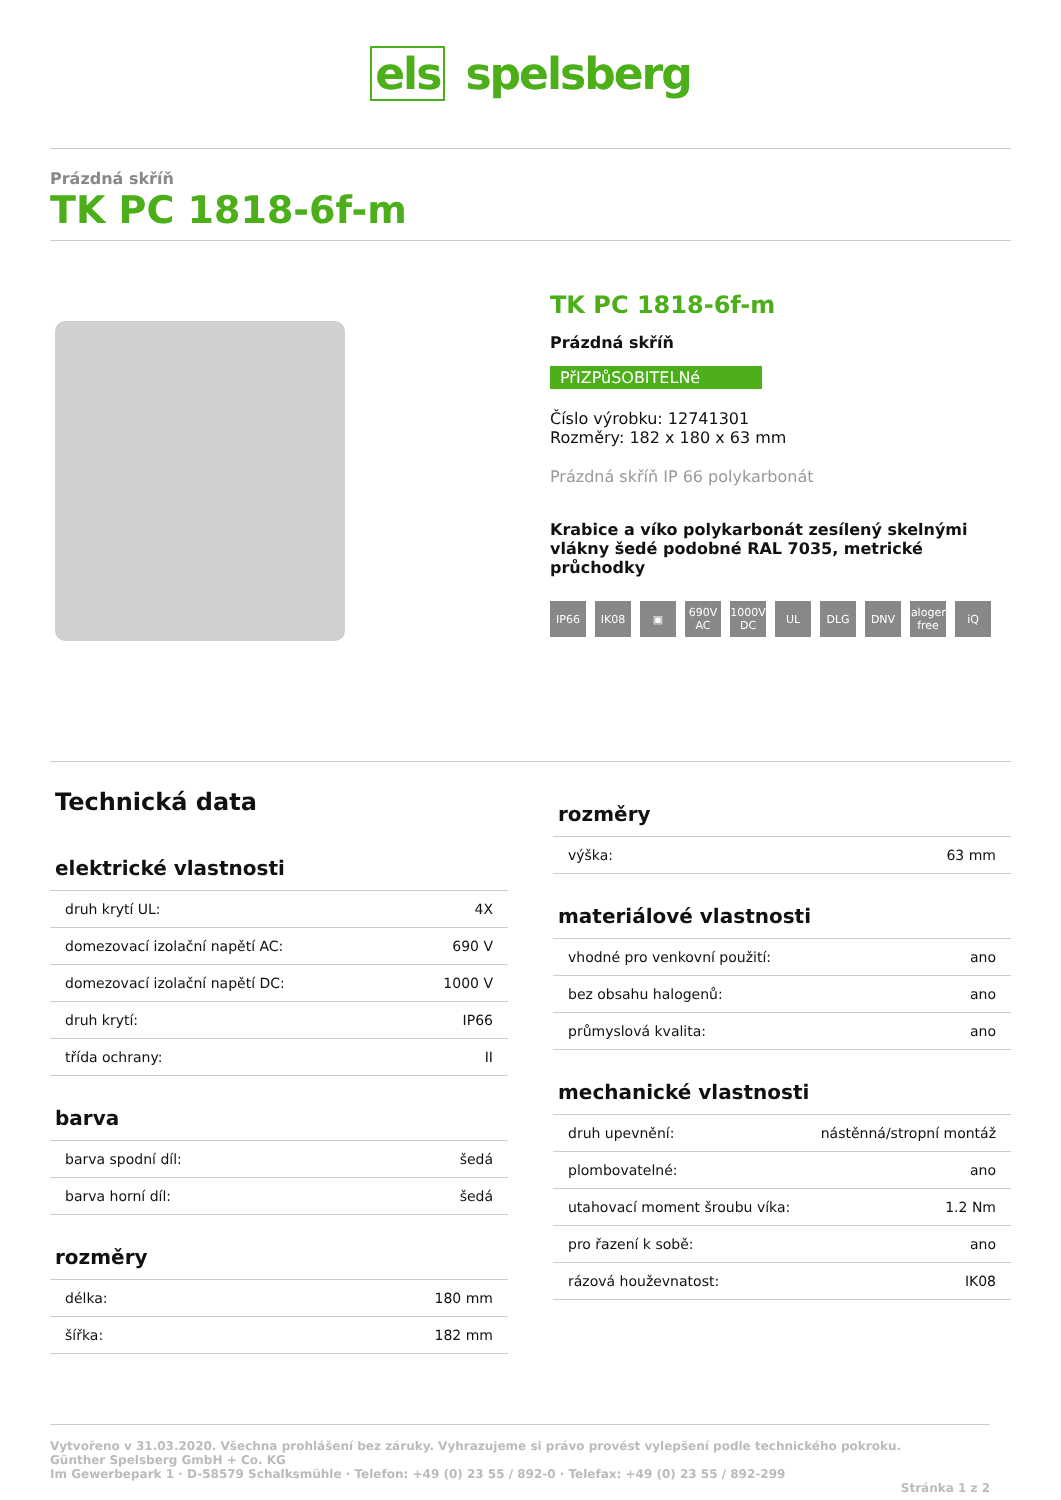els spelsberg
Prázdná skříň
TK PC 1818-6f-m
TK PC 1818-6f-m
Prázdná skříň
PřIZPůSOBITELNé
Číslo výrobku: 12741301
Rozměry: 182 x 180 x 63 mm
Prázdná skříň IP 66 polykarbonát
Krabice a víko polykarbonát zesílený skelnými vlákny šedé podobné RAL 7035, metrické průchodky
IP66 IK08 ▣ 690V AC 1000V DC UL DLG DNV halogen-free iQ
Technická data
elektrické vlastnosti
| druh krytí UL: | 4X |
| domezovací izolační napětí AC: | 690 V |
| domezovací izolační napětí DC: | 1000 V |
| druh krytí: | IP66 |
| třída ochrany: | II |
barva
| barva spodní díl: | šedá |
| barva horní díl: | šedá |
rozměry
| délka: | 180 mm |
| šířka: | 182 mm |
rozměry
| výška: | 63 mm |
materiálové vlastnosti
| vhodné pro venkovní použití: | ano |
| bez obsahu halogenů: | ano |
| průmyslová kvalita: | ano |
mechanické vlastnosti
| druh upevnění: | nástěnná/stropní montáž |
| plombovatelné: | ano |
| utahovací moment šroubu víka: | 1.2 Nm |
| pro řazení k sobě: | ano |
| rázová houževnatost: | IK08 |
Vytvořeno v 31.03.2020. Všechna prohlášení bez záruky. Vyhrazujeme si právo provést vylepšení podle technického pokroku.
Günther Spelsberg GmbH + Co. KG
Im Gewerbepark 1 · D-58579 Schalksmühle · Telefon: +49 (0) 23 55 / 892-0 · Telefax: +49 (0) 23 55 / 892-299
Stránka 1 z 2